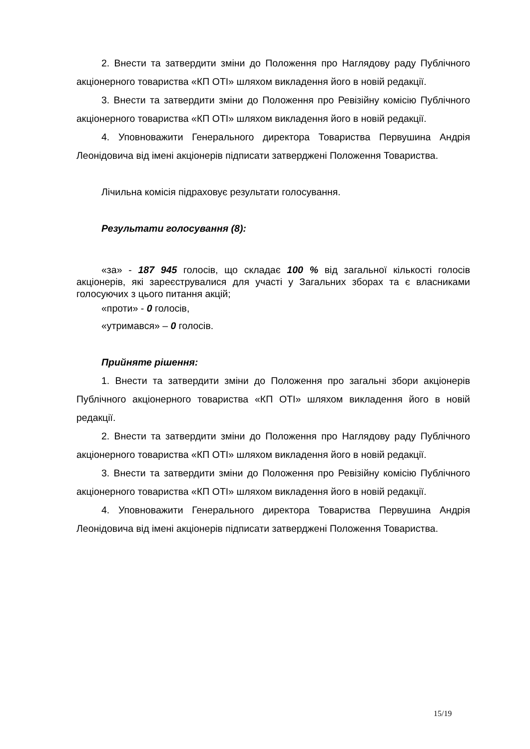2. Внести та затвердити зміни до Положення про Наглядову раду Публічного акціонерного товариства «КП ОТІ» шляхом викладення його в новій редакції.
3. Внести та затвердити зміни до Положення про Ревізійну комісію Публічного акціонерного товариства «КП ОТІ» шляхом викладення його в новій редакції.
4. Уповноважити Генерального директора Товариства Первушина Андрія Леонідовича від імені акціонерів підписати затверджені Положення Товариства.
Лічильна комісія підраховує результати голосування.
Результати голосування (8):
«за» - 187 945 голосів, що складає 100 % від загальної кількості голосів акціонерів, які зареєструвалися для участі у Загальних зборах та є власниками голосуючих з цього питання акцій;
«проти» - 0 голосів,
«утримався» – 0 голосів.
Прийняте рішення:
1. Внести та затвердити зміни до Положення про загальні збори акціонерів Публічного акціонерного товариства «КП ОТІ» шляхом викладення його в новій редакції.
2. Внести та затвердити зміни до Положення про Наглядову раду Публічного акціонерного товариства «КП ОТІ» шляхом викладення його в новій редакції.
3. Внести та затвердити зміни до Положення про Ревізійну комісію Публічного акціонерного товариства «КП ОТІ» шляхом викладення його в новій редакції.
4. Уповноважити Генерального директора Товариства Первушина Андрія Леонідовича від імені акціонерів підписати затверджені Положення Товариства.
15/19